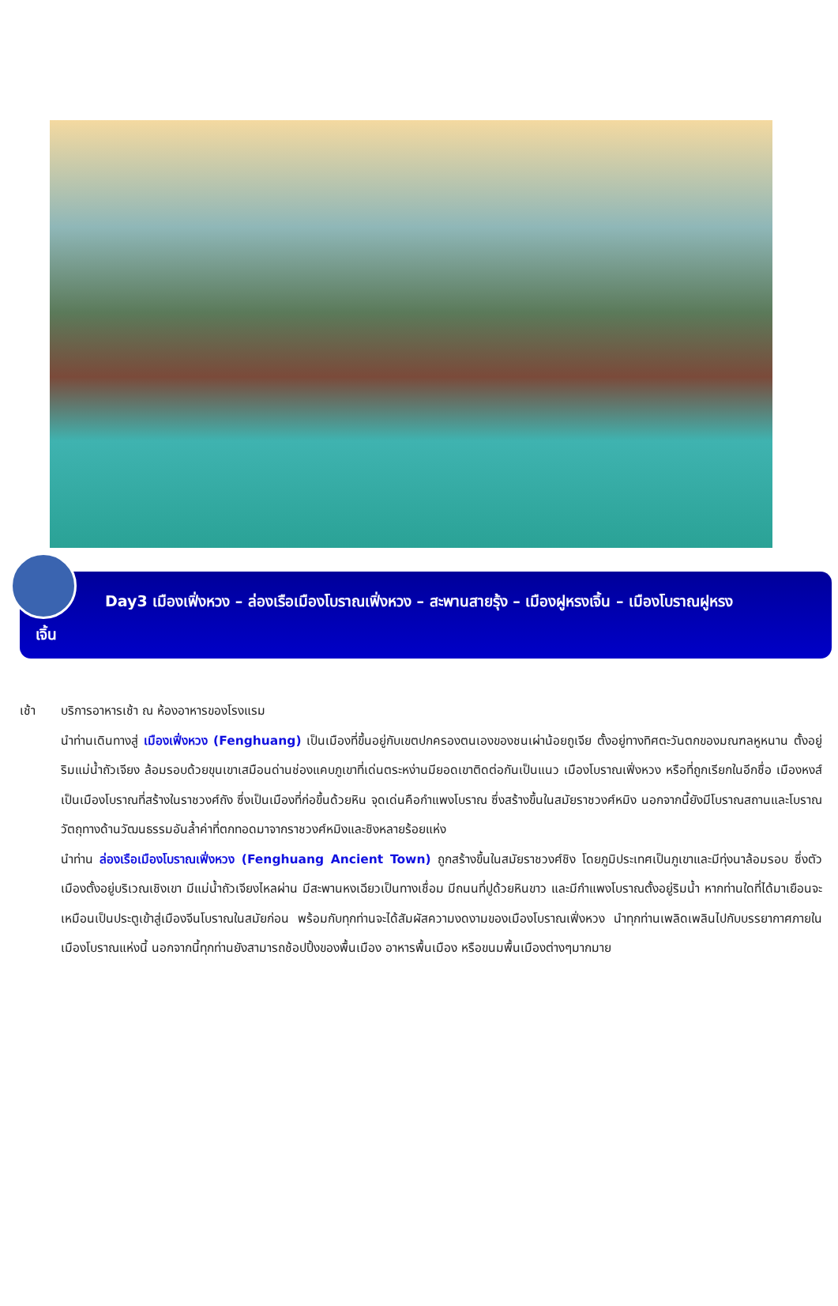Day3 เมืองเฟิ่งหวง – ล่องเรือเมืองโบราณเฟิ่งหวง – สะพานสายรุ้ง – เมืองฝูหรงเจิ้น – เมืองโบราณฝูหรง
เจิ้น
เช้า บริการอาหารเช้า ณ ห้องอาหารของโรงแรม
นำท่านเดินทางสู่ เมืองเฟิ่งหวง (Fenghuang) เป็นเมืองที่ขึ้นอยู่กับเขตปกครองตนเองของชนเผ่าน้อยถูเจีย ตั้งอยู่ทางทิศตะวันตกของมณฑลหูหนาน ตั้งอยู่ริมแม่น้ำถัวเจียง ล้อมรอบด้วยขุนเขาเสมือนด่านช่องแคบภูเขาที่เด่นตระหง่านมียอดเขาติดต่อกันเป็นแนว เมืองโบราณเฟิ่งหวง หรือที่ถูกเรียกในอีกชื่อ เมืองหงส์ เป็นเมืองโบราณที่สร้างในราชวงศ์ถัง ซึ่งเป็นเมืองที่ก่อขึ้นด้วยหิน จุดเด่นคือกำแพงโบราณ ซึ่งสร้างขึ้นในสมัยราชวงศ์หมิง นอกจากนี้ยังมีโบราณสถานและโบราณวัตถุทางด้านวัฒนธรรมอันล้ำค่าที่ตกทอดมาจากราชวงศ์หมิงและชิงหลายร้อยแห่ง
นำท่าน ล่องเรือเมืองโบราณเฟิ่งหวง (Fenghuang Ancient Town) ถูกสร้างขึ้นในสมัยราชวงศ์ชิง โดยภูมิประเทศเป็นภูเขาและมีทุ่งนาล้อมรอบ ซึ่งตัวเมืองตั้งอยู่บริเวณเชิงเขา มีแม่น้ำถัวเจียงไหลผ่าน มีสะพานหงเฉียวเป็นทางเชื่อม มีถนนที่ปูด้วยหินขาว และมีกำแพงโบราณตั้งอยู่ริมน้ำ หากท่านใดที่ได้มาเยือนจะเหมือนเป็นประตูเข้าสู่เมืองจีนโบราณในสมัยก่อน พร้อมกับทุกท่านจะได้สัมผัสความงดงามของเมืองโบราณเฟิ่งหวง นำทุกท่านเพลิดเพลินไปกับบรรยากาศภายในเมืองโบราณแห่งนี้ นอกจากนี้ทุกท่านยังสามารถช้อปปิ้งของพื้นเมือง อาหารพื้นเมือง หรือขนมพื้นเมืองต่างๆมากมาย